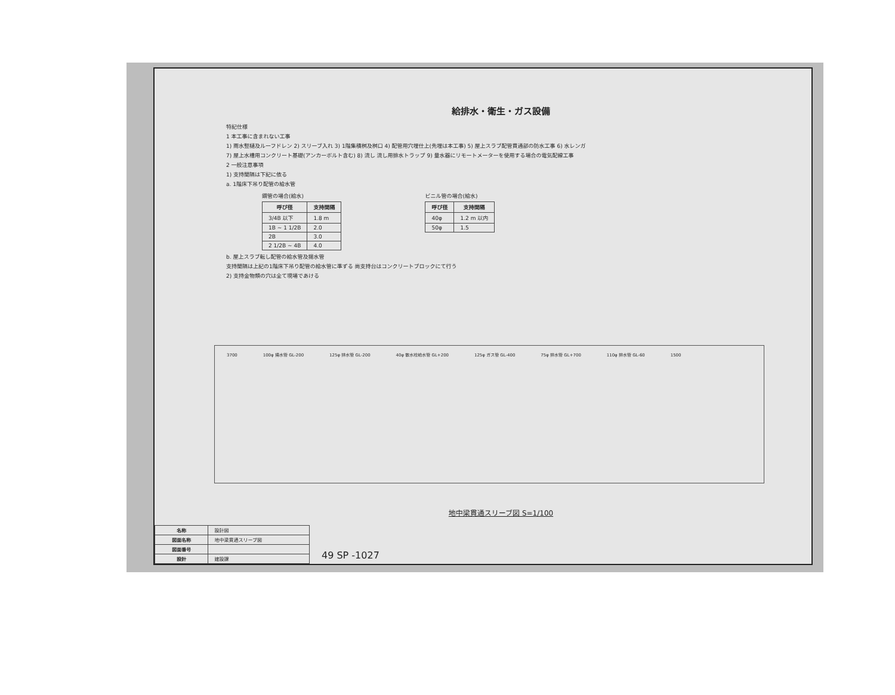給排水・衛生・ガス設備
特記仕様
1 本工事に含まれない工事
1) 雨水竪樋及ルーフドレン 2) スリーブ入れ 3) 1階集積桝及桝口 4) 配管用穴埋仕上(先埋は本工事) 5) 屋上スラブ配管貫通部の防水工事 6) 水レンガ
7) 屋上水槽用コンクリート基礎(アンカーボルト含む) 8) 流し 流し用排水トラップ 9) 量水器にリモートメーターを使用する場合の電気配線工事
2 一般注意事項
1) 支持間隔は下記に依る
a. 1階床下吊り配管の給水管
鋼管の場合(給水)
| 呼び径 | 支持間隔 |
| --- | --- |
| 3/4B 以下 | 1.8 m |
| 1B ~ 1 1/2B | 2.0 |
| 2B | 3.0 |
| 2 1/2B ~ 4B | 4.0 |
ビニル管の場合(給水)
| 呼び径 | 支持間隔 |
| --- | --- |
| 40φ | 1.2 m 以内 |
| 50φ | 1.5 |
b. 屋上スラブ転し配管の給水管及揚水管
支持間隔は上記の1階床下吊り配管の給水管に準ずる 尚支持台はコンクリートブロックにて行う
2) 支持金物類の穴は全て現場であける
3700 100φ 揚水管 GL-200 125φ 排水管 GL-200 40φ 散水栓給水管 GL+200 125φ ガス管 GL-400 75φ 排水管 GL+700 110φ 排水管 GL-60 1500
地中梁貫通スリーブ図 S=1/100
| 名称 | 設計図 |
| 図面名称 | 地中梁貫通スリーブ図 |
| 図面番号 | |
| 設計 | 建設課 |
49 SP -1027